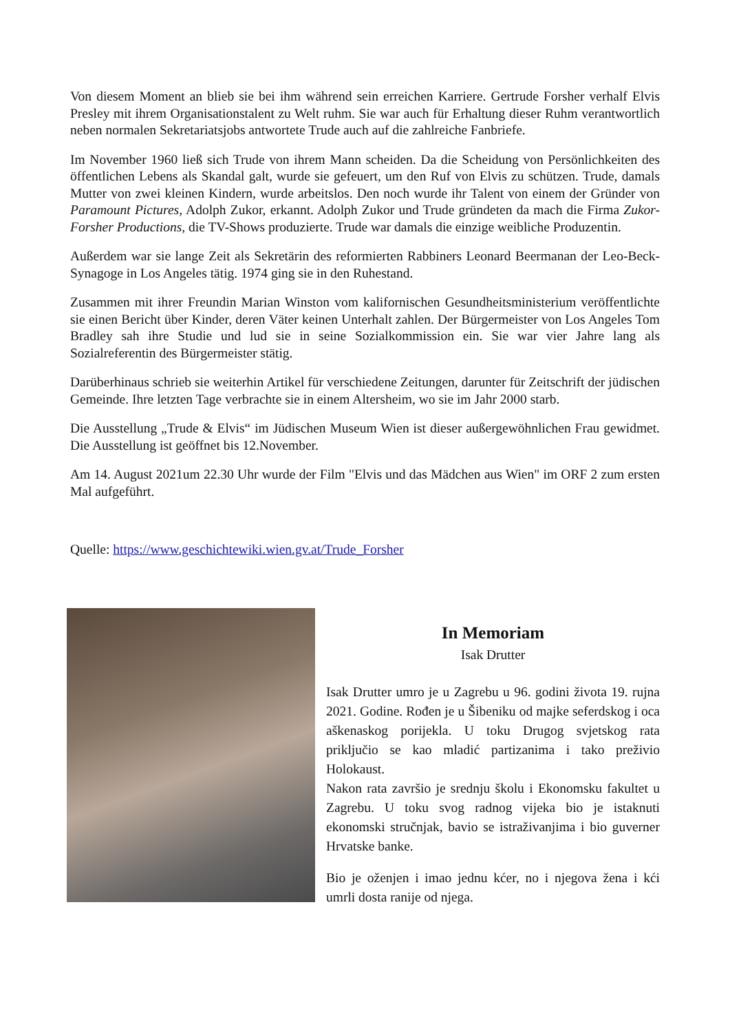Von diesem Moment an blieb sie bei ihm während sein erreichen Karriere. Gertrude Forsher verhalf Elvis Presley mit ihrem Organisationstalent zu Welt ruhm. Sie war auch für Erhaltung dieser Ruhm verantwortlich neben normalen Sekretariatsjobs antwortete Trude auch auf die zahlreiche Fanbriefe.
Im November 1960 ließ sich Trude von ihrem Mann scheiden. Da die Scheidung von Persönlichkeiten des öffentlichen Lebens als Skandal galt, wurde sie gefeuert, um den Ruf von Elvis zu schützen. Trude, damals Mutter von zwei kleinen Kindern, wurde arbeitslos. Den noch wurde ihr Talent von einem der Gründer von Paramount Pictures, Adolph Zukor, erkannt. Adolph Zukor und Trude gründeten da mach die Firma Zukor-Forsher Productions, die TV-Shows produzierte. Trude war damals die einzige weibliche Produzentin.
Außerdem war sie lange Zeit als Sekretärin des reformierten Rabbiners Leonard Beermanan der Leo-Beck-Synagoge in Los Angeles tätig. 1974 ging sie in den Ruhestand.
Zusammen mit ihrer Freundin Marian Winston vom kalifornischen Gesundheitsministerium veröffentlichte sie einen Bericht über Kinder, deren Väter keinen Unterhalt zahlen. Der Bürgermeister von Los Angeles Tom Bradley sah ihre Studie und lud sie in seine Sozialkommission ein. Sie war vier Jahre lang als Sozialreferentin des Bürgermeister stätig.
Darüberhinaus schrieb sie weiterhin Artikel für verschiedene Zeitungen, darunter für Zeitschrift der jüdischen Gemeinde. Ihre letzten Tage verbrachte sie in einem Altersheim, wo sie im Jahr 2000 starb.
Die Ausstellung „Trude & Elvis“ im Jüdischen Museum Wien ist dieser außergewöhnlichen Frau gewidmet. Die Ausstellung ist geöffnet bis 12.November.
Am 14. August 2021um 22.30 Uhr wurde der Film "Elvis und das Mädchen aus Wien" im ORF 2 zum ersten Mal aufgeführt.
Quelle: https://www.geschichtewiki.wien.gv.at/Trude_Forsher
In Memoriam
Isak Drutter
Isak Drutter umro je u Zagrebu u 96. godini života 19. rujna 2021. Godine. Rođen je u Šibeniku od majke seferdskog i oca aškenaskog porijekla. U toku Drugog svjetskog rata priključio se kao mladić partizanima i tako preživio Holokaust.
Nakon rata završio je srednju školu i Ekonomsku fakultet u Zagrebu. U toku svog radnog vijeka bio je istaknuti ekonomski stručnjak, bavio se istraživanjima i bio guverner Hrvatske banke.
Bio je oženjen i imao jednu kćer, no i njegova žena i kći umrli dosta ranije od njega.